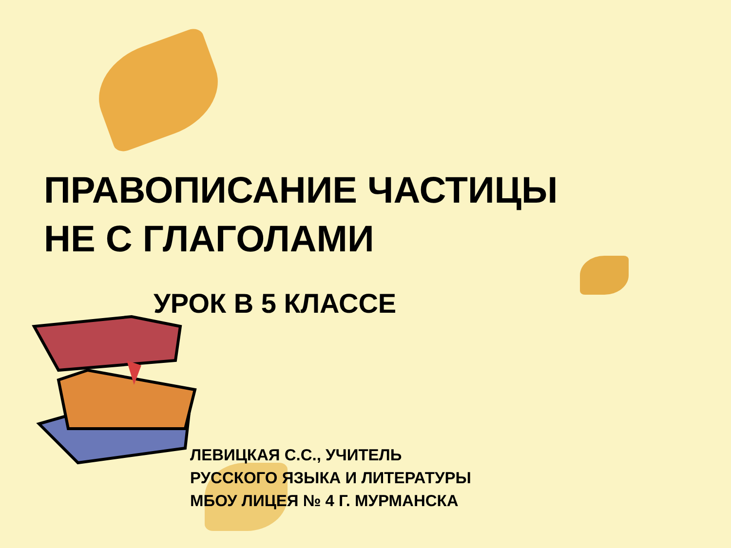ПРАВОПИСАНИЕ ЧАСТИЦЫ
НЕ С ГЛАГОЛАМИ
УРОК В 5 КЛАССЕ
ЛЕВИЦКАЯ С.С., УЧИТЕЛЬ
РУССКОГО ЯЗЫКА И ЛИТЕРАТУРЫ
МБОУ ЛИЦЕЯ № 4 Г. МУРМАНСКА